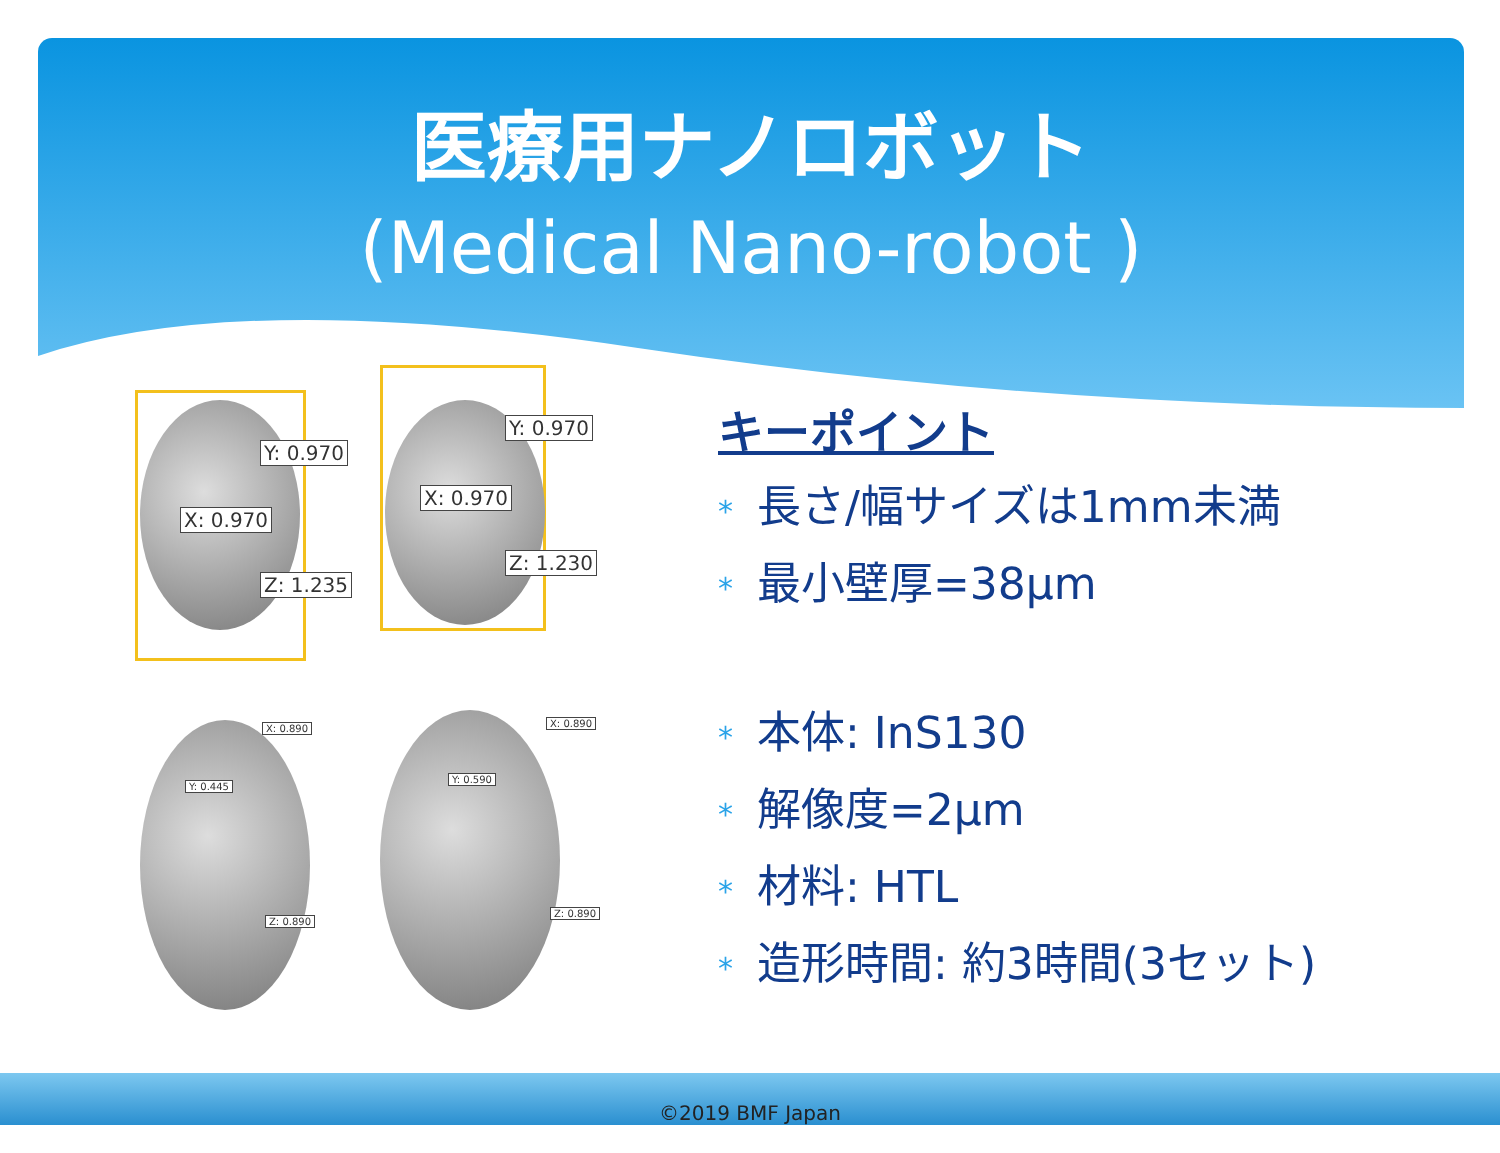医療用ナノロボット
(Medical Nano-robot )
Y: 0.970
X: 0.970
Z: 1.235
Y: 0.970
X: 0.970
Z: 1.230
X: 0.890
Y: 0.445
Z: 0.890
X: 0.890
Y: 0.590
Z: 0.890
キーポイント
* 長さ/幅サイズは1mm未満
* 最小壁厚=38μm
* 本体: InS130
* 解像度=2μm
* 材料: HTL
* 造形時間: 約3時間(3セット)
©2019 BMF Japan